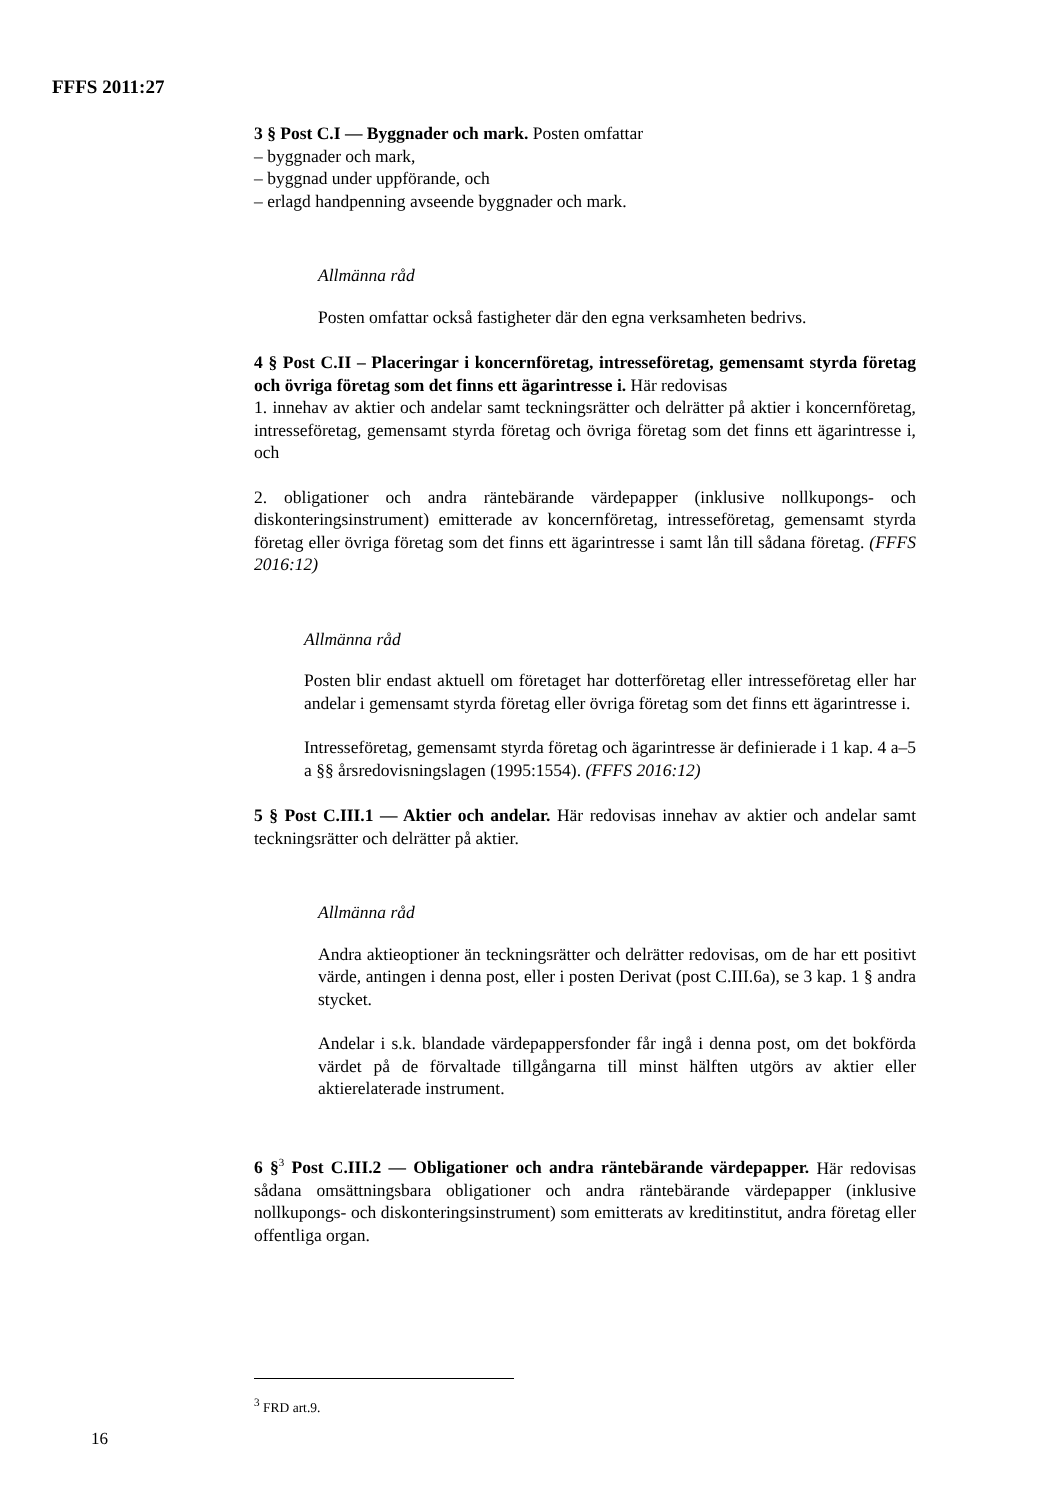FFFS 2011:27
3 § Post C.I — Byggnader och mark. Posten omfattar
– byggnader och mark,
– byggnad under uppförande, och
– erlagd handpenning avseende byggnader och mark.
Allmänna råd
Posten omfattar också fastigheter där den egna verksamheten bedrivs.
4 § Post C.II – Placeringar i koncernföretag, intresseföretag, gemensamt styrda företag och övriga företag som det finns ett ägarintresse i. Här redovisas
1. innehav av aktier och andelar samt teckningsrätter och delrätter på aktier i koncernföretag, intresseföretag, gemensamt styrda företag och övriga företag som det finns ett ägarintresse i, och
2. obligationer och andra räntebärande värdepapper (inklusive nollkupongs- och diskonteringsinstrument) emitterade av koncernföretag, intresseföretag, gemensamt styrda företag eller övriga företag som det finns ett ägarintresse i samt lån till sådana företag. (FFFS 2016:12)
Allmänna råd
Posten blir endast aktuell om företaget har dotterföretag eller intresseföretag eller har andelar i gemensamt styrda företag eller övriga företag som det finns ett ägarintresse i.
Intresseföretag, gemensamt styrda företag och ägarintresse är definierade i 1 kap. 4 a–5 a §§ årsredovisningslagen (1995:1554). (FFFS 2016:12)
5 § Post C.III.1 — Aktier och andelar. Här redovisas innehav av aktier och andelar samt teckningsrätter och delrätter på aktier.
Allmänna råd
Andra aktieoptioner än teckningsrätter och delrätter redovisas, om de har ett positivt värde, antingen i denna post, eller i posten Derivat (post C.III.6a), se 3 kap. 1 § andra stycket.
Andelar i s.k. blandade värdepappersfonder får ingå i denna post, om det bokförda värdet på de förvaltade tillgångarna till minst hälften utgörs av aktier eller aktierelaterade instrument.
6 §<sup>3</sup> Post C.III.2 — Obligationer och andra räntebärande värdepapper. Här redovisas sådana omsättningsbara obligationer och andra räntebärande värdepapper (inklusive nollkupongs- och diskonteringsinstrument) som emitterats av kreditinstitut, andra företag eller offentliga organ.
<sup>3</sup> FRD art.9.
16